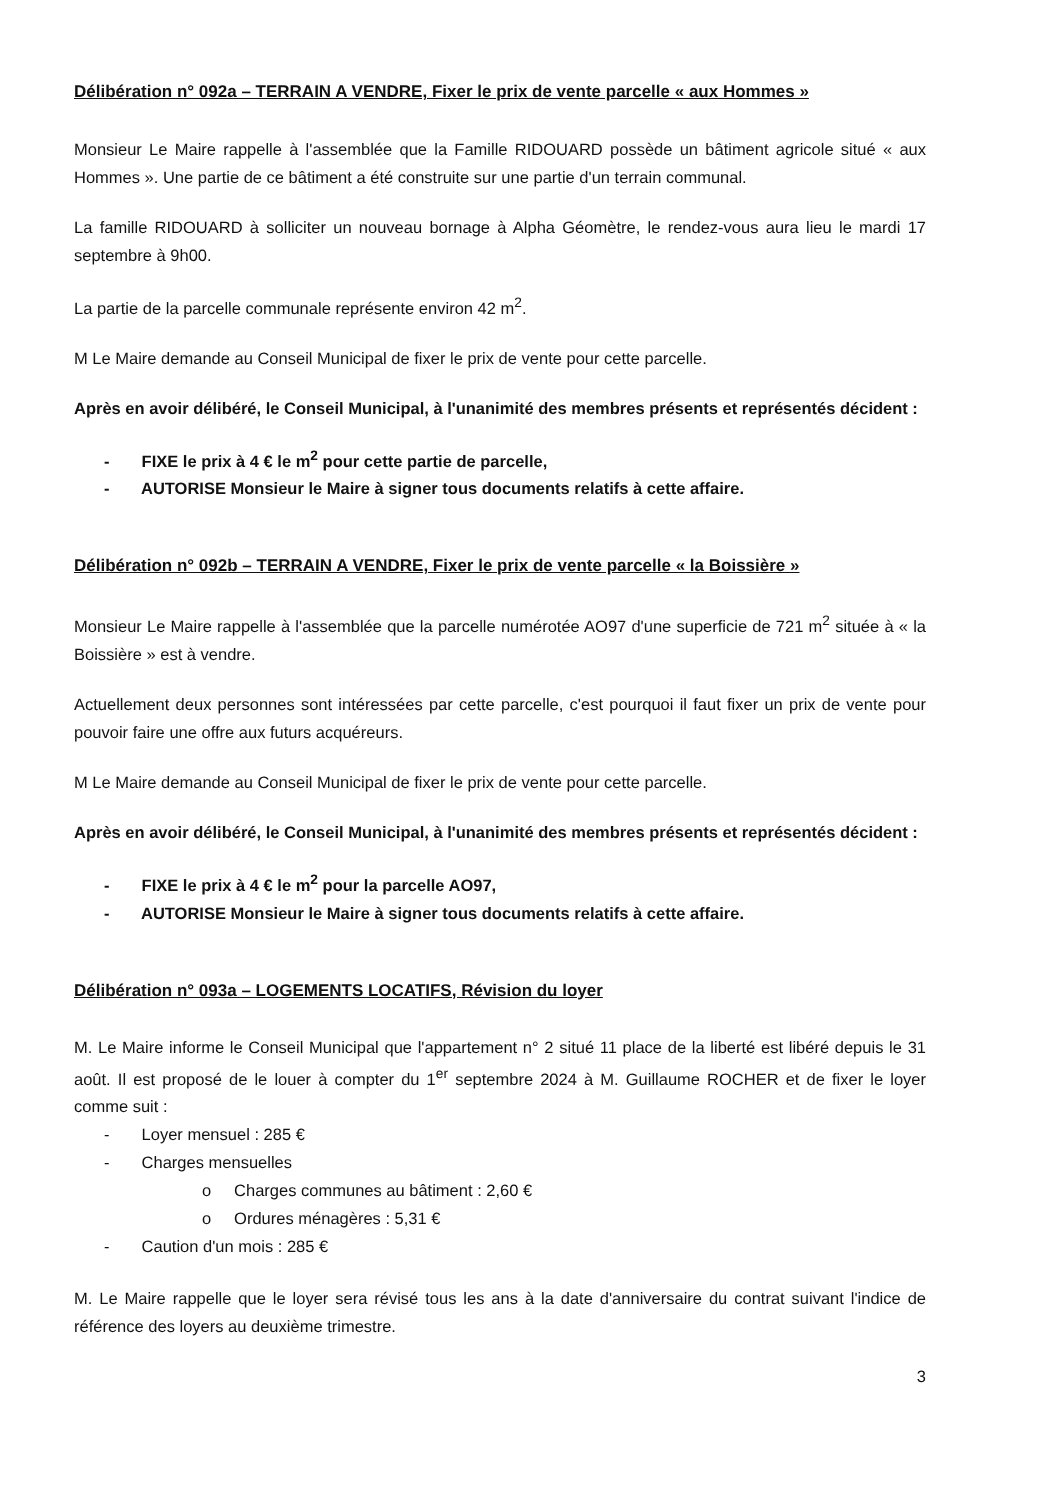Délibération n° 092a – TERRAIN A VENDRE, Fixer le prix de vente parcelle « aux Hommes »
Monsieur Le Maire rappelle à l'assemblée que la Famille RIDOUARD possède un bâtiment agricole situé « aux Hommes ». Une partie de ce bâtiment a été construite sur une partie d'un terrain communal.
La famille RIDOUARD à solliciter un nouveau bornage à Alpha Géomètre, le rendez-vous aura lieu le mardi 17 septembre à 9h00.
La partie de la parcelle communale représente environ 42 m<sup>2</sup>.
M Le Maire demande au Conseil Municipal de fixer le prix de vente pour cette parcelle.
Après en avoir délibéré, le Conseil Municipal, à l'unanimité des membres présents et représentés décident :
- FIXE le prix à 4 € le m<sup>2</sup> pour cette partie de parcelle,
- AUTORISE Monsieur le Maire à signer tous documents relatifs à cette affaire.
Délibération n° 092b – TERRAIN A VENDRE, Fixer le prix de vente parcelle « la Boissière »
Monsieur Le Maire rappelle à l'assemblée que la parcelle numérotée AO97 d'une superficie de 721 m<sup>2</sup> située à « la Boissière » est à vendre.
Actuellement deux personnes sont intéressées par cette parcelle, c'est pourquoi il faut fixer un prix de vente pour pouvoir faire une offre aux futurs acquéreurs.
M Le Maire demande au Conseil Municipal de fixer le prix de vente pour cette parcelle.
Après en avoir délibéré, le Conseil Municipal, à l'unanimité des membres présents et représentés décident :
- FIXE le prix à 4 € le m<sup>2</sup> pour la parcelle AO97,
- AUTORISE Monsieur le Maire à signer tous documents relatifs à cette affaire.
Délibération n° 093a – LOGEMENTS LOCATIFS, Révision du loyer
M. Le Maire informe le Conseil Municipal que l'appartement n° 2 situé 11 place de la liberté est libéré depuis le 31 août. Il est proposé de le louer à compter du 1<sup>er</sup> septembre 2024 à M. Guillaume ROCHER et de fixer le loyer comme suit :
- Loyer mensuel : 285 €
- Charges mensuelles
o Charges communes au bâtiment : 2,60 €
o Ordures ménagères : 5,31 €
- Caution d'un mois : 285 €
M. Le Maire rappelle que le loyer sera révisé tous les ans à la date d'anniversaire du contrat suivant l'indice de référence des loyers au deuxième trimestre.
3